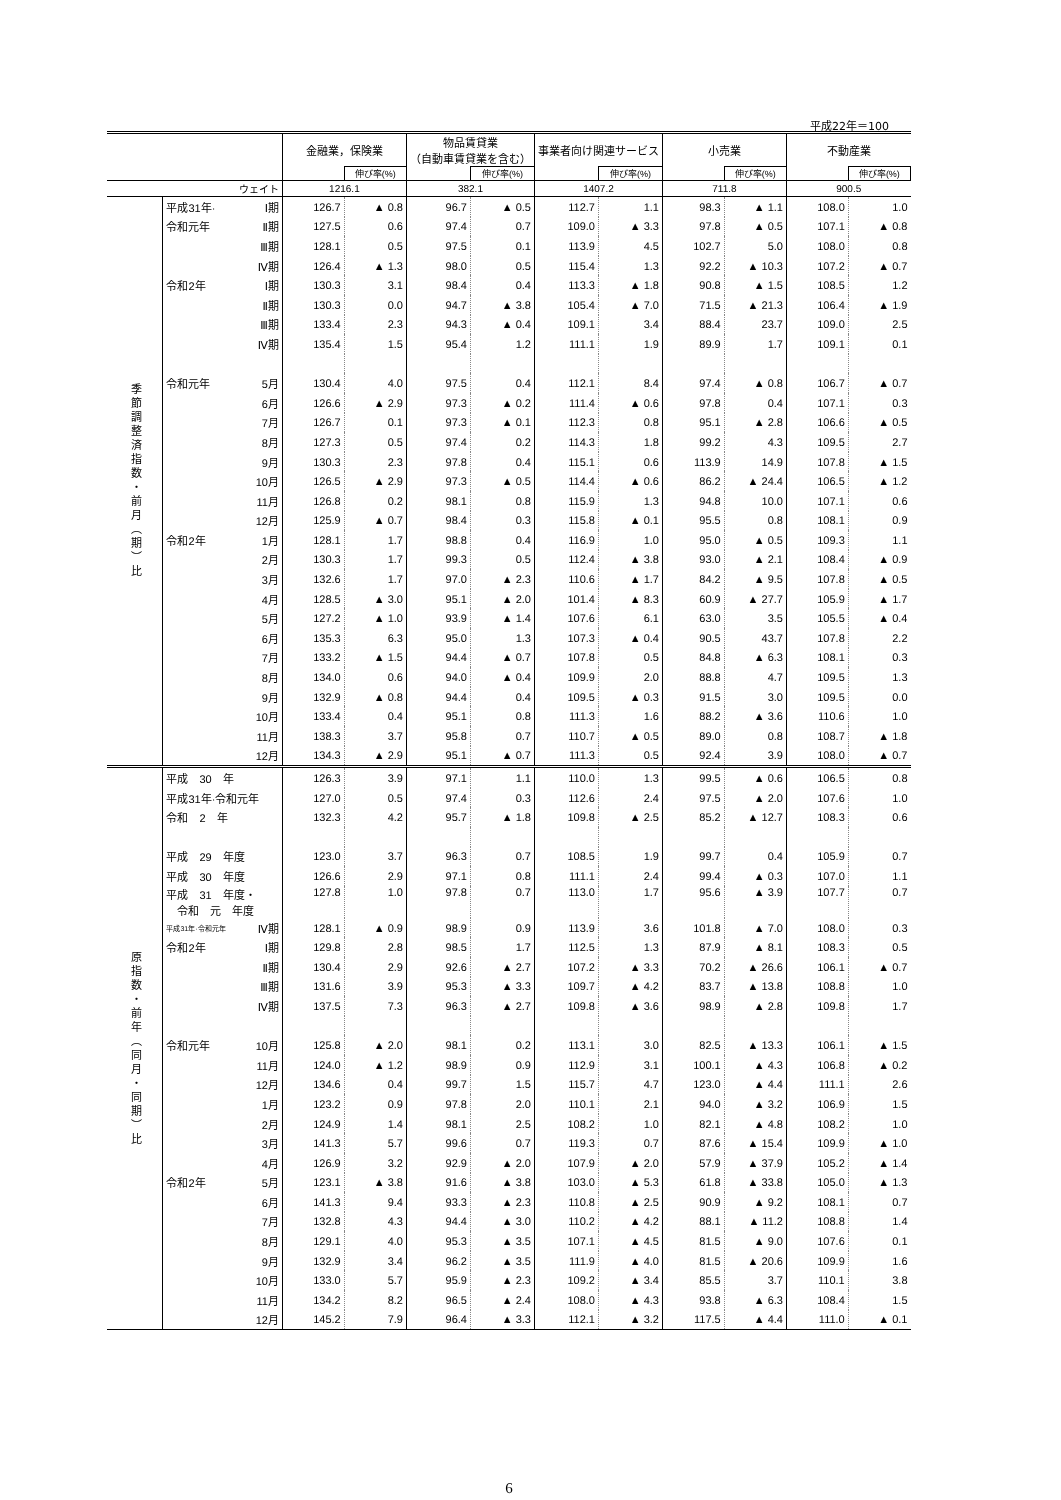平成22年＝100
| | | | 金融業，保険業 | | 物品賃貸業 （自動車賃貸業を含む） | | 事業者向け関連サービス | | 小売業 | | 不動産業 | |
| --- | --- | --- | --- | --- | --- | --- | --- | --- | --- | --- | --- | --- |
| | | | | 伸び率(%) | | 伸び率(%) | | 伸び率(%) | | 伸び率(%) | | 伸び率(%) |
| ウェイト | | | 1216.1 | | 382.1 | | 1407.2 | | 711.8 | | 900.5 | |
| 季節調整済指数・前月（期）比 | 平成31年· | Ⅰ期 | 126.7 | ▲ 0.8 | 96.7 | ▲ 0.5 | 112.7 | 1.1 | 98.3 | ▲ 1.1 | 108.0 | 1.0 |
| | 令和元年 | Ⅱ期 | 127.5 | 0.6 | 97.4 | 0.7 | 109.0 | ▲ 3.3 | 97.8 | ▲ 0.5 | 107.1 | ▲ 0.8 |
| | | Ⅲ期 | 128.1 | 0.5 | 97.5 | 0.1 | 113.9 | 4.5 | 102.7 | 5.0 | 108.0 | 0.8 |
| | | Ⅳ期 | 126.4 | ▲ 1.3 | 98.0 | 0.5 | 115.4 | 1.3 | 92.2 | ▲ 10.3 | 107.2 | ▲ 0.7 |
| | 令和2年 | Ⅰ期 | 130.3 | 3.1 | 98.4 | 0.4 | 113.3 | ▲ 1.8 | 90.8 | ▲ 1.5 | 108.5 | 1.2 |
| | | Ⅱ期 | 130.3 | 0.0 | 94.7 | ▲ 3.8 | 105.4 | ▲ 7.0 | 71.5 | ▲ 21.3 | 106.4 | ▲ 1.9 |
| | | Ⅲ期 | 133.4 | 2.3 | 94.3 | ▲ 0.4 | 109.1 | 3.4 | 88.4 | 23.7 | 109.0 | 2.5 |
| | | Ⅳ期 | 135.4 | 1.5 | 95.4 | 1.2 | 111.1 | 1.9 | 89.9 | 1.7 | 109.1 | 0.1 |
| | 令和元年 | 5月 | 130.4 | 4.0 | 97.5 | 0.4 | 112.1 | 8.4 | 97.4 | ▲ 0.8 | 106.7 | ▲ 0.7 |
| | | 6月 | 126.6 | ▲ 2.9 | 97.3 | ▲ 0.2 | 111.4 | ▲ 0.6 | 97.8 | 0.4 | 107.1 | 0.3 |
| | | 7月 | 126.7 | 0.1 | 97.3 | ▲ 0.1 | 112.3 | 0.8 | 95.1 | ▲ 2.8 | 106.6 | ▲ 0.5 |
| | | 8月 | 127.3 | 0.5 | 97.4 | 0.2 | 114.3 | 1.8 | 99.2 | 4.3 | 109.5 | 2.7 |
| | | 9月 | 130.3 | 2.3 | 97.8 | 0.4 | 115.1 | 0.6 | 113.9 | 14.9 | 107.8 | ▲ 1.5 |
| | | 10月 | 126.5 | ▲ 2.9 | 97.3 | ▲ 0.5 | 114.4 | ▲ 0.6 | 86.2 | ▲ 24.4 | 106.5 | ▲ 1.2 |
| | | 11月 | 126.8 | 0.2 | 98.1 | 0.8 | 115.9 | 1.3 | 94.8 | 10.0 | 107.1 | 0.6 |
| | | 12月 | 125.9 | ▲ 0.7 | 98.4 | 0.3 | 115.8 | ▲ 0.1 | 95.5 | 0.8 | 108.1 | 0.9 |
| | 令和2年 | 1月 | 128.1 | 1.7 | 98.8 | 0.4 | 116.9 | 1.0 | 95.0 | ▲ 0.5 | 109.3 | 1.1 |
| | | 2月 | 130.3 | 1.7 | 99.3 | 0.5 | 112.4 | ▲ 3.8 | 93.0 | ▲ 2.1 | 108.4 | ▲ 0.9 |
| | | 3月 | 132.6 | 1.7 | 97.0 | ▲ 2.3 | 110.6 | ▲ 1.7 | 84.2 | ▲ 9.5 | 107.8 | ▲ 0.5 |
| | | 4月 | 128.5 | ▲ 3.0 | 95.1 | ▲ 2.0 | 101.4 | ▲ 8.3 | 60.9 | ▲ 27.7 | 105.9 | ▲ 1.7 |
| | | 5月 | 127.2 | ▲ 1.0 | 93.9 | ▲ 1.4 | 107.6 | 6.1 | 63.0 | 3.5 | 105.5 | ▲ 0.4 |
| | | 6月 | 135.3 | 6.3 | 95.0 | 1.3 | 107.3 | ▲ 0.4 | 90.5 | 43.7 | 107.8 | 2.2 |
| | | 7月 | 133.2 | ▲ 1.5 | 94.4 | ▲ 0.7 | 107.8 | 0.5 | 84.8 | ▲ 6.3 | 108.1 | 0.3 |
| | | 8月 | 134.0 | 0.6 | 94.0 | ▲ 0.4 | 109.9 | 2.0 | 88.8 | 4.7 | 109.5 | 1.3 |
| | | 9月 | 132.9 | ▲ 0.8 | 94.4 | 0.4 | 109.5 | ▲ 0.3 | 91.5 | 3.0 | 109.5 | 0.0 |
| | | 10月 | 133.4 | 0.4 | 95.1 | 0.8 | 111.3 | 1.6 | 88.2 | ▲ 3.6 | 110.6 | 1.0 |
| | | 11月 | 138.3 | 3.7 | 95.8 | 0.7 | 110.7 | ▲ 0.5 | 89.0 | 0.8 | 108.7 | ▲ 1.8 |
| | | 12月 | 134.3 | ▲ 2.9 | 95.1 | ▲ 0.7 | 111.3 | 0.5 | 92.4 | 3.9 | 108.0 | ▲ 0.7 |
| 原指数・前年（同月・同期）比 | 平成 30 年 | | 126.3 | 3.9 | 97.1 | 1.1 | 110.0 | 1.3 | 99.5 | ▲ 0.6 | 106.5 | 0.8 |
| | 平成31年·令和元年 | | 127.0 | 0.5 | 97.4 | 0.3 | 112.6 | 2.4 | 97.5 | ▲ 2.0 | 107.6 | 1.0 |
| | 令和 2 年 | | 132.3 | 4.2 | 95.7 | ▲ 1.8 | 109.8 | ▲ 2.5 | 85.2 | ▲ 12.7 | 108.3 | 0.6 |
| | 平成 29 年度 | | 123.0 | 3.7 | 96.3 | 0.7 | 108.5 | 1.9 | 99.7 | 0.4 | 105.9 | 0.7 |
| | 平成 30 年度 | | 126.6 | 2.9 | 97.1 | 0.8 | 111.1 | 2.4 | 99.4 | ▲ 0.3 | 107.0 | 1.1 |
| | 平成 31 年度・ 令和 元 年度 | | 127.8 | 1.0 | 97.8 | 0.7 | 113.0 | 1.7 | 95.6 | ▲ 3.9 | 107.7 | 0.7 |
| | 平成31年·令和元年 | Ⅳ期 | 128.1 | ▲ 0.9 | 98.9 | 0.9 | 113.9 | 3.6 | 101.8 | ▲ 7.0 | 108.0 | 0.3 |
| | 令和2年 | Ⅰ期 | 129.8 | 2.8 | 98.5 | 1.7 | 112.5 | 1.3 | 87.9 | ▲ 8.1 | 108.3 | 0.5 |
| | | Ⅱ期 | 130.4 | 2.9 | 92.6 | ▲ 2.7 | 107.2 | ▲ 3.3 | 70.2 | ▲ 26.6 | 106.1 | ▲ 0.7 |
| | | Ⅲ期 | 131.6 | 3.9 | 95.3 | ▲ 3.3 | 109.7 | ▲ 4.2 | 83.7 | ▲ 13.8 | 108.8 | 1.0 |
| | | Ⅳ期 | 137.5 | 7.3 | 96.3 | ▲ 2.7 | 109.8 | ▲ 3.6 | 98.9 | ▲ 2.8 | 109.8 | 1.7 |
| | 令和元年 | 10月 | 125.8 | ▲ 2.0 | 98.1 | 0.2 | 113.1 | 3.0 | 82.5 | ▲ 13.3 | 106.1 | ▲ 1.5 |
| | | 11月 | 124.0 | ▲ 1.2 | 98.9 | 0.9 | 112.9 | 3.1 | 100.1 | ▲ 4.3 | 106.8 | ▲ 0.2 |
| | | 12月 | 134.6 | 0.4 | 99.7 | 1.5 | 115.7 | 4.7 | 123.0 | ▲ 4.4 | 111.1 | 2.6 |
| | | 1月 | 123.2 | 0.9 | 97.8 | 2.0 | 110.1 | 2.1 | 94.0 | ▲ 3.2 | 106.9 | 1.5 |
| | | 2月 | 124.9 | 1.4 | 98.1 | 2.5 | 108.2 | 1.0 | 82.1 | ▲ 4.8 | 108.2 | 1.0 |
| | | 3月 | 141.3 | 5.7 | 99.6 | 0.7 | 119.3 | 0.7 | 87.6 | ▲ 15.4 | 109.9 | ▲ 1.0 |
| | | 4月 | 126.9 | 3.2 | 92.9 | ▲ 2.0 | 107.9 | ▲ 2.0 | 57.9 | ▲ 37.9 | 105.2 | ▲ 1.4 |
| | 令和2年 | 5月 | 123.1 | ▲ 3.8 | 91.6 | ▲ 3.8 | 103.0 | ▲ 5.3 | 61.8 | ▲ 33.8 | 105.0 | ▲ 1.3 |
| | | 6月 | 141.3 | 9.4 | 93.3 | ▲ 2.3 | 110.8 | ▲ 2.5 | 90.9 | ▲ 9.2 | 108.1 | 0.7 |
| | | 7月 | 132.8 | 4.3 | 94.4 | ▲ 3.0 | 110.2 | ▲ 4.2 | 88.1 | ▲ 11.2 | 108.8 | 1.4 |
| | | 8月 | 129.1 | 4.0 | 95.3 | ▲ 3.5 | 107.1 | ▲ 4.5 | 81.5 | ▲ 9.0 | 107.6 | 0.1 |
| | | 9月 | 132.9 | 3.4 | 96.2 | ▲ 3.5 | 111.9 | ▲ 4.0 | 81.5 | ▲ 20.6 | 109.9 | 1.6 |
| | | 10月 | 133.0 | 5.7 | 95.9 | ▲ 2.3 | 109.2 | ▲ 3.4 | 85.5 | 3.7 | 110.1 | 3.8 |
| | | 11月 | 134.2 | 8.2 | 96.5 | ▲ 2.4 | 108.0 | ▲ 4.3 | 93.8 | ▲ 6.3 | 108.4 | 1.5 |
| | | 12月 | 145.2 | 7.9 | 96.4 | ▲ 3.3 | 112.1 | ▲ 3.2 | 117.5 | ▲ 4.4 | 111.0 | ▲ 0.1 |
6